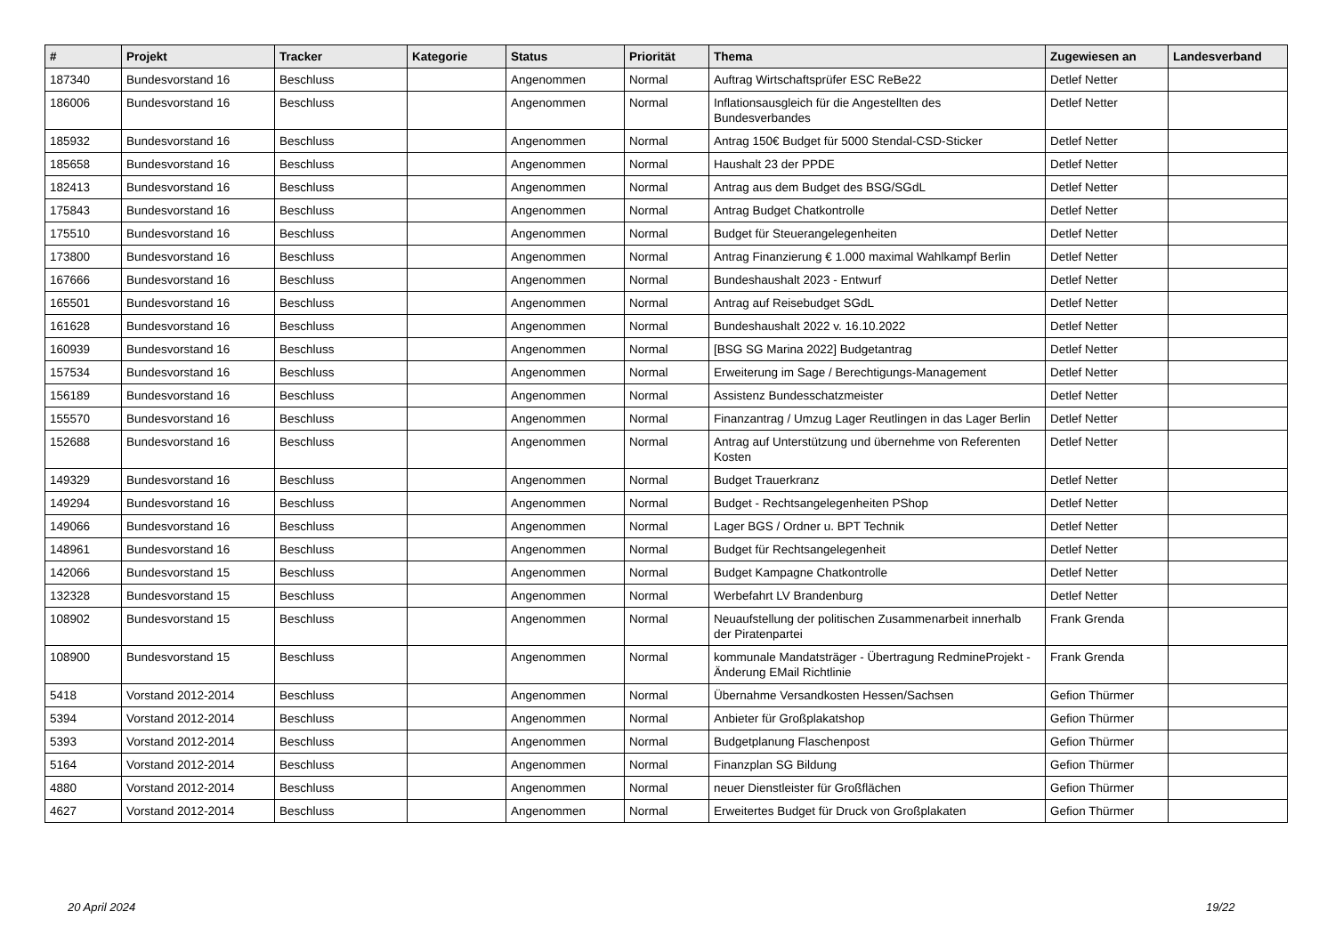| # | Projekt | Tracker | Kategorie | Status | Priorität | Thema | Zugewiesen an | Landesverband |
| --- | --- | --- | --- | --- | --- | --- | --- | --- |
| 187340 | Bundesvorstand 16 | Beschluss | | Angenommen | Normal | Auftrag Wirtschaftsprüfer ESC ReBe22 | Detlef Netter | |
| 186006 | Bundesvorstand 16 | Beschluss | | Angenommen | Normal | Inflationsausgleich für die Angestellten des Bundesverbandes | Detlef Netter | |
| 185932 | Bundesvorstand 16 | Beschluss | | Angenommen | Normal | Antrag 150€ Budget für 5000 Stendal-CSD-Sticker | Detlef Netter | |
| 185658 | Bundesvorstand 16 | Beschluss | | Angenommen | Normal | Haushalt 23 der PPDE | Detlef Netter | |
| 182413 | Bundesvorstand 16 | Beschluss | | Angenommen | Normal | Antrag aus dem Budget des BSG/SGdL | Detlef Netter | |
| 175843 | Bundesvorstand 16 | Beschluss | | Angenommen | Normal | Antrag Budget Chatkontrolle | Detlef Netter | |
| 175510 | Bundesvorstand 16 | Beschluss | | Angenommen | Normal | Budget für Steuerangelegenheiten | Detlef Netter | |
| 173800 | Bundesvorstand 16 | Beschluss | | Angenommen | Normal | Antrag Finanzierung € 1.000 maximal Wahlkampf Berlin | Detlef Netter | |
| 167666 | Bundesvorstand 16 | Beschluss | | Angenommen | Normal | Bundeshaushalt 2023 - Entwurf | Detlef Netter | |
| 165501 | Bundesvorstand 16 | Beschluss | | Angenommen | Normal | Antrag auf Reisebudget SGdL | Detlef Netter | |
| 161628 | Bundesvorstand 16 | Beschluss | | Angenommen | Normal | Bundeshaushalt 2022 v. 16.10.2022 | Detlef Netter | |
| 160939 | Bundesvorstand 16 | Beschluss | | Angenommen | Normal | [BSG SG Marina 2022] Budgetantrag | Detlef Netter | |
| 157534 | Bundesvorstand 16 | Beschluss | | Angenommen | Normal | Erweiterung im Sage / Berechtigungs-Management | Detlef Netter | |
| 156189 | Bundesvorstand 16 | Beschluss | | Angenommen | Normal | Assistenz Bundesschatzmeister | Detlef Netter | |
| 155570 | Bundesvorstand 16 | Beschluss | | Angenommen | Normal | Finanzantrag / Umzug Lager Reutlingen in das Lager Berlin | Detlef Netter | |
| 152688 | Bundesvorstand 16 | Beschluss | | Angenommen | Normal | Antrag auf Unterstützung und übernehme von Referenten Kosten | Detlef Netter | |
| 149329 | Bundesvorstand 16 | Beschluss | | Angenommen | Normal | Budget Trauerkranz | Detlef Netter | |
| 149294 | Bundesvorstand 16 | Beschluss | | Angenommen | Normal | Budget - Rechtsangelegenheiten PShop | Detlef Netter | |
| 149066 | Bundesvorstand 16 | Beschluss | | Angenommen | Normal | Lager BGS / Ordner u. BPT Technik | Detlef Netter | |
| 148961 | Bundesvorstand 16 | Beschluss | | Angenommen | Normal | Budget für Rechtsangelegenheit | Detlef Netter | |
| 142066 | Bundesvorstand 15 | Beschluss | | Angenommen | Normal | Budget Kampagne Chatkontrolle | Detlef Netter | |
| 132328 | Bundesvorstand 15 | Beschluss | | Angenommen | Normal | Werbefahrt LV Brandenburg | Detlef Netter | |
| 108902 | Bundesvorstand 15 | Beschluss | | Angenommen | Normal | Neuaufstellung der politischen Zusammenarbeit innerhalb der Piratenpartei | Frank Grenda | |
| 108900 | Bundesvorstand 15 | Beschluss | | Angenommen | Normal | kommunale Mandatsträger - Übertragung RedmineProjekt - Änderung EMail Richtlinie | Frank Grenda | |
| 5418 | Vorstand 2012-2014 | Beschluss | | Angenommen | Normal | Übernahme Versandkosten Hessen/Sachsen | Gefion Thürmer | |
| 5394 | Vorstand 2012-2014 | Beschluss | | Angenommen | Normal | Anbieter für Großplakatshop | Gefion Thürmer | |
| 5393 | Vorstand 2012-2014 | Beschluss | | Angenommen | Normal | Budgetplanung Flaschenpost | Gefion Thürmer | |
| 5164 | Vorstand 2012-2014 | Beschluss | | Angenommen | Normal | Finanzplan SG Bildung | Gefion Thürmer | |
| 4880 | Vorstand 2012-2014 | Beschluss | | Angenommen | Normal | neuer Dienstleister für Großflächen | Gefion Thürmer | |
| 4627 | Vorstand 2012-2014 | Beschluss | | Angenommen | Normal | Erweitertes Budget für Druck von Großplakaten | Gefion Thürmer | |
20 April 2024 19/22